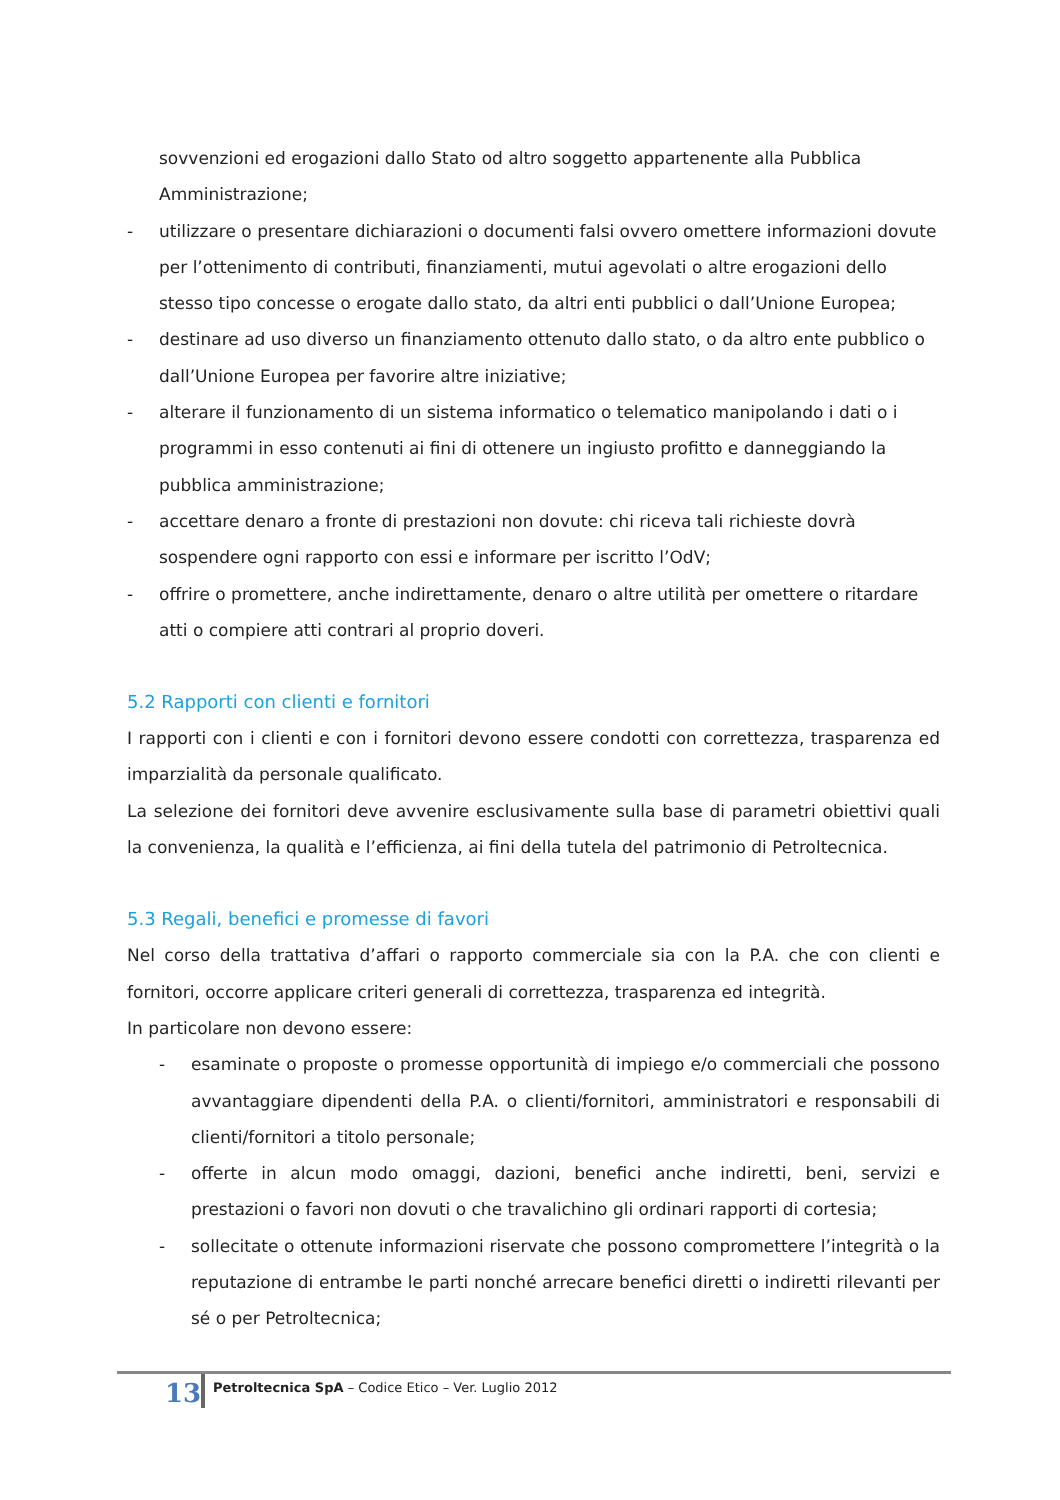sovvenzioni ed erogazioni dallo Stato od altro soggetto appartenente alla Pubblica Amministrazione;
- utilizzare o presentare dichiarazioni o documenti falsi ovvero omettere informazioni dovute per l’ottenimento di contributi, finanziamenti, mutui agevolati o altre erogazioni dello stesso tipo concesse o erogate dallo stato, da altri enti pubblici o dall’Unione Europea;
- destinare ad uso diverso un finanziamento ottenuto dallo stato, o da altro ente pubblico o dall’Unione Europea per favorire altre iniziative;
- alterare il funzionamento di un sistema informatico o telematico manipolando i dati o i programmi in esso contenuti ai fini di ottenere un ingiusto profitto e danneggiando la pubblica amministrazione;
- accettare denaro a fronte di prestazioni non dovute: chi riceva tali richieste dovrà sospendere ogni rapporto con essi e informare per iscritto l’OdV;
- offrire o promettere, anche indirettamente, denaro o altre utilità per omettere o ritardare atti o compiere atti contrari al proprio doveri.
5.2 Rapporti con clienti e fornitori
I rapporti con i clienti e con i fornitori devono essere condotti con correttezza, trasparenza ed imparzialità da personale qualificato.
La selezione dei fornitori deve avvenire esclusivamente sulla base di parametri obiettivi quali la convenienza, la qualità e l’efficienza, ai fini della tutela del patrimonio di Petroltecnica.
5.3 Regali, benefici e promesse di favori
Nel corso della trattativa d’affari o rapporto commerciale sia con la P.A. che con clienti e fornitori, occorre applicare criteri generali di correttezza, trasparenza ed integrità.
In particolare non devono essere:
- esaminate o proposte o promesse opportunità di impiego e/o commerciali che possono avvantaggiare dipendenti della P.A. o clienti/fornitori, amministratori e responsabili di clienti/fornitori a titolo personale;
- offerte in alcun modo omaggi, dazioni, benefici anche indiretti, beni, servizi e prestazioni o favori non dovuti o che travalichino gli ordinari rapporti di cortesia;
- sollecitate o ottenute informazioni riservate che possono compromettere l’integrità o la reputazione di entrambe le parti nonché arrecare benefici diretti o indiretti rilevanti per sé o per Petroltecnica;
13
Petroltecnica SpA – Codice Etico – Ver. Luglio 2012